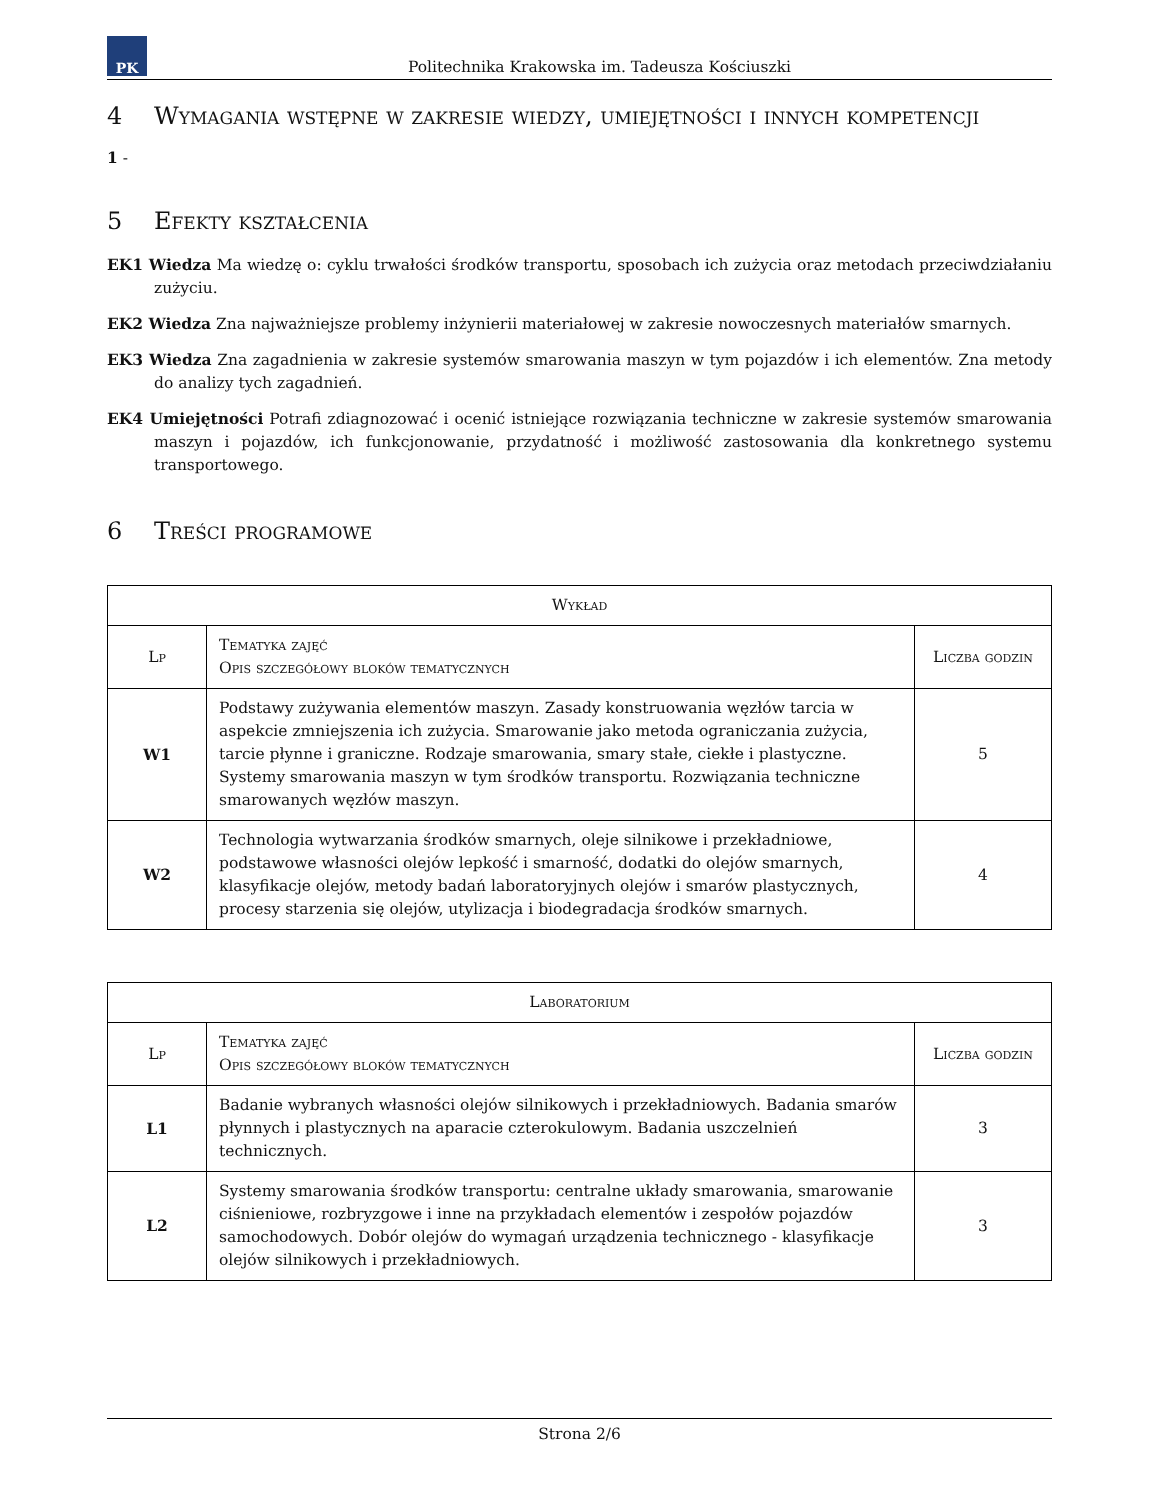PK
Politechnika Krakowska im. Tadeusza Kościuszki
4 Wymagania wstępne w zakresie wiedzy, umiejętności i innych kompetencji
1 -
5 Efekty kształcenia
EK1 Wiedza Ma wiedzę o: cyklu trwałości środków transportu, sposobach ich zużycia oraz metodach przeciwdziałaniu zużyciu.
EK2 Wiedza Zna najważniejsze problemy inżynierii materiałowej w zakresie nowoczesnych materiałów smarnych.
EK3 Wiedza Zna zagadnienia w zakresie systemów smarowania maszyn w tym pojazdów i ich elementów. Zna metody do analizy tych zagadnień.
EK4 Umiejętności Potrafi zdiagnozować i ocenić istniejące rozwiązania techniczne w zakresie systemów smarowania maszyn i pojazdów, ich funkcjonowanie, przydatność i możliwość zastosowania dla konkretnego systemu transportowego.
6 Treści programowe
| Wykład | | |
| --- | --- | --- |
| Lp | Tematyka zajęć Opis szczegółowy bloków tematycznych | Liczba godzin |
| W1 | Podstawy zużywania elementów maszyn. Zasady konstruowania węzłów tarcia w aspekcie zmniejszenia ich zużycia. Smarowanie jako metoda ograniczania zużycia, tarcie płynne i graniczne. Rodzaje smarowania, smary stałe, ciekłe i plastyczne. Systemy smarowania maszyn w tym środków transportu. Rozwiązania techniczne smarowanych węzłów maszyn. | 5 |
| W2 | Technologia wytwarzania środków smarnych, oleje silnikowe i przekładniowe, podstawowe własności olejów lepkość i smarność, dodatki do olejów smarnych, klasyfikacje olejów, metody badań laboratoryjnych olejów i smarów plastycznych, procesy starzenia się olejów, utylizacja i biodegradacja środków smarnych. | 4 |
| Laboratorium | | |
| --- | --- | --- |
| Lp | Tematyka zajęć Opis szczegółowy bloków tematycznych | Liczba godzin |
| L1 | Badanie wybranych własności olejów silnikowych i przekładniowych. Badania smarów płynnych i plastycznych na aparacie czterokulowym. Badania uszczelnień technicznych. | 3 |
| L2 | Systemy smarowania środków transportu: centralne układy smarowania, smarowanie ciśnieniowe, rozbryzgowe i inne na przykładach elementów i zespołów pojazdów samochodowych. Dobór olejów do wymagań urządzenia technicznego - klasyfikacje olejów silnikowych i przekładniowych. | 3 |
Strona 2/6